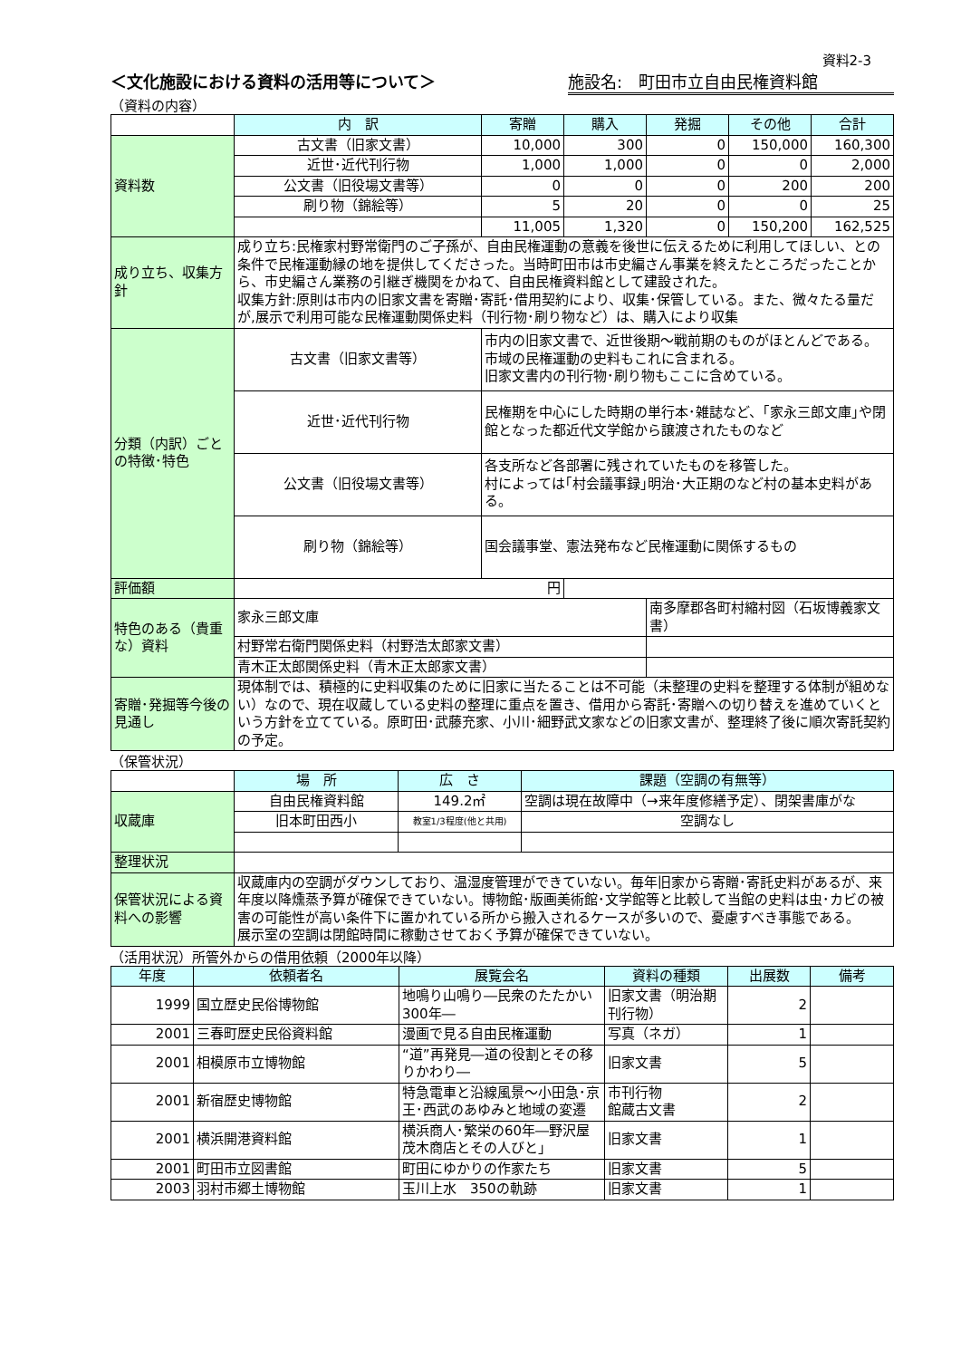資料2-3
＜文化施設における資料の活用等について＞ 施設名:　町田市立自由民権資料館
（資料の内容）
| | 内 訳 | 寄贈 | 購入 | 発掘 | その他 | 合計 |
| 資料数 | 古文書（旧家文書） | 10,000 | 300 | 0 | 150,000 | 160,300 |
| | 近世･近代刊行物 | 1,000 | 1,000 | 0 | 0 | 2,000 |
| | 公文書（旧役場文書等） | 0 | 0 | 0 | 200 | 200 |
| | 刷り物（錦絵等） | 5 | 20 | 0 | 0 | 25 |
| | | 11,005 | 1,320 | 0 | 150,200 | 162,525 |
| 成り立ち、収集方針 | 成り立ち:民権家村野常衛門のご子孫が、自由民権運動の意義を後世に伝えるために利用してほしい、との条件で民権運動縁の地を提供してくださった。当時町田市は市史編さん事業を終えたところだったことから、市史編さん業務の引継ぎ機関をかねて、自由民権資料館として建設された。 収集方針:原則は市内の旧家文書を寄贈･寄託･借用契約により、収集･保管している。また、微々たる量だが,展示で利用可能な民権運動関係史料（刊行物･刷り物など）は、購入により収集 | | | | | |
| 分類（内訳）ごとの特徴･特色 | 古文書（旧家文書等） | 市内の旧家文書で、近世後期～戦前期のものがほとんどである。市域の民権運動の史料もこれに含まれる。 旧家文書内の刊行物･刷り物もここに含めている。 | | | | |
| | 近世･近代刊行物 | 民権期を中心にした時期の単行本･雑誌など、｢家永三郎文庫｣や閉館となった都近代文学館から譲渡されたものなど | | | | |
| | 公文書（旧役場文書等） | 各支所など各部署に残されていたものを移管した。 村によっては｢村会議事録｣明治･大正期のなど村の基本史料がある。 | | | | |
| | 刷り物（錦絵等） | 国会議事堂、憲法発布など民権運動に関係するもの | | | | |
| 評価額 | 円 | | | | | |
| 特色のある（貴重な）資料 | 家永三郎文庫 | | | 南多摩郡各町村縮村図（石坂博義家文書） | | |
| | 村野常右衛門関係史料（村野浩太郎家文書） | | | | | |
| | 青木正太郎関係史料（青木正太郎家文書） | | | | | |
| 寄贈･発掘等今後の見通し | 現体制では、積極的に史料収集のために旧家に当たることは不可能（未整理の史料を整理する体制が組めない）なので、現在収蔵している史料の整理に重点を置き、借用から寄託･寄贈への切り替えを進めていくという方針を立てている。原町田･武藤充家、小川･細野武文家などの旧家文書が、整理終了後に順次寄託契約の予定。 | | | | | |
（保管状況）
| | 場 所 | 広 さ | 課題（空調の有無等） |
| 収蔵庫 | 自由民権資料館 | 149.2㎡ | 空調は現在故障中（→来年度修繕予定）、閉架書庫がな |
| | 旧本町田西小 | 教室1/3程度(他と共用) | 空調なし |
| 整理状況 | | | |
| 保管状況による資料への影響 | 収蔵庫内の空調がダウンしており、温湿度管理ができていない。毎年旧家から寄贈･寄託史料があるが、来年度以降燻蒸予算が確保できていない。博物館･版画美術館･文学館等と比較して当館の史料は虫･カビの被害の可能性が高い条件下に置かれている所から搬入されるケースが多いので、憂慮すべき事態である。 展示室の空調は閉館時間に稼動させておく予算が確保できていない。 | | |
（活用状況）所管外からの借用依頼（2000年以降）
| 年度 | 依頼者名 | 展覧会名 | 資料の種類 | 出展数 | 備考 |
| --- | --- | --- | --- | --- | --- |
| 1999 | 国立歴史民俗博物館 | 地鳴り山鳴り―民衆のたたかい300年― | 旧家文書（明治期刊行物） | 2 | |
| 2001 | 三春町歴史民俗資料館 | 漫画で見る自由民権運動 | 写真（ネガ） | 1 | |
| 2001 | 相模原市立博物館 | “道”再発見―道の役割とその移りかわり― | 旧家文書 | 5 | |
| 2001 | 新宿歴史博物館 | 特急電車と沿線風景～小田急･京王･西武のあゆみと地域の変遷 | 市刊行物 館蔵古文書 | 2 | |
| 2001 | 横浜開港資料館 | 横浜商人･繁栄の60年―野沢屋茂木商店とその人びと」 | 旧家文書 | 1 | |
| 2001 | 町田市立図書館 | 町田にゆかりの作家たち | 旧家文書 | 5 | |
| 2003 | 羽村市郷土博物館 | 玉川上水 350の軌跡 | 旧家文書 | 1 | |